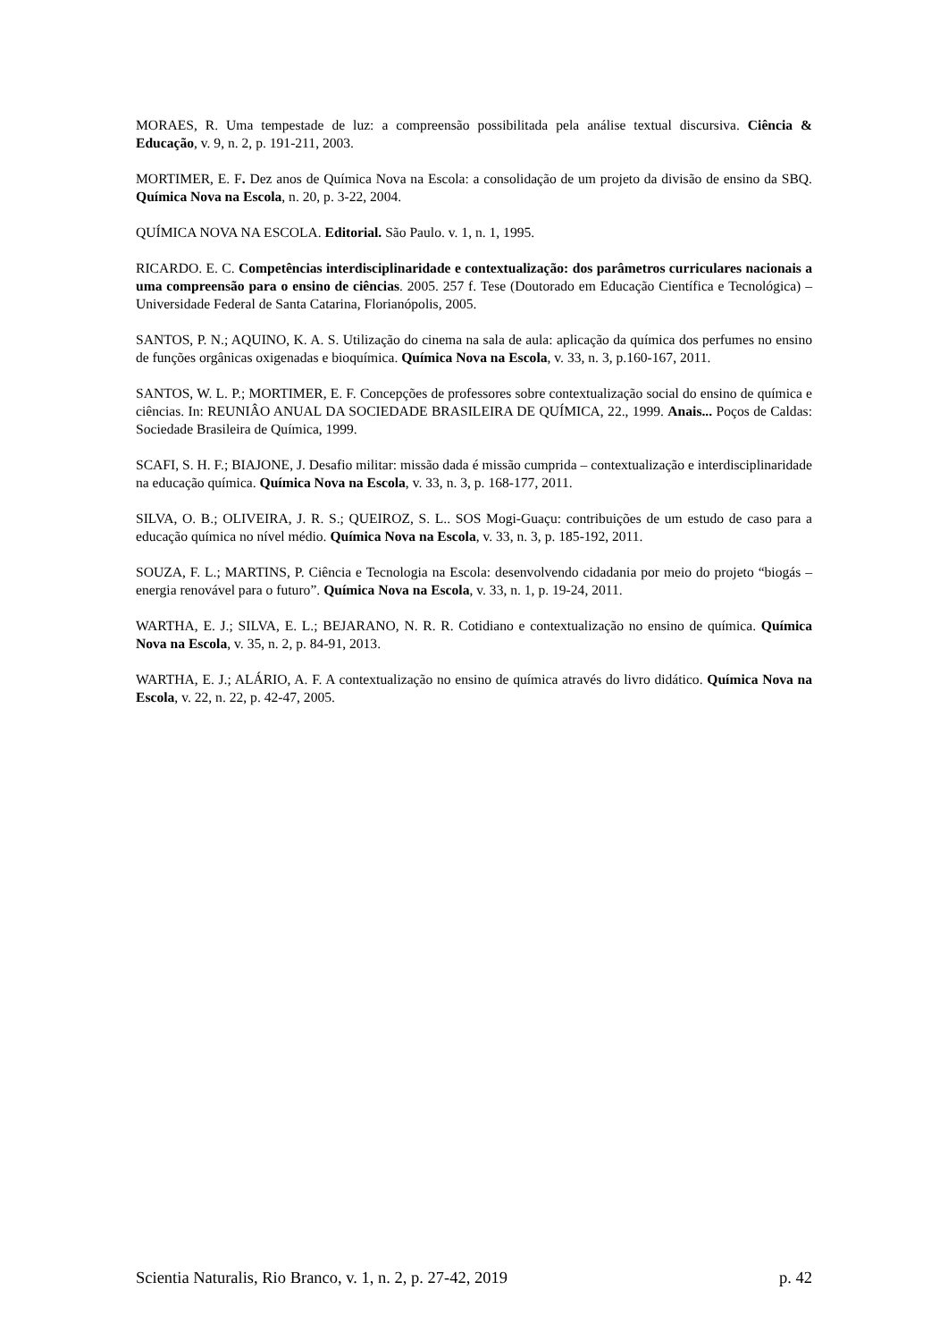MORAES, R. Uma tempestade de luz: a compreensão possibilitada pela análise textual discursiva. Ciência & Educação, v. 9, n. 2, p. 191-211, 2003.
MORTIMER, E. F. Dez anos de Química Nova na Escola: a consolidação de um projeto da divisão de ensino da SBQ. Química Nova na Escola, n. 20, p. 3-22, 2004.
QUÍMICA NOVA NA ESCOLA. Editorial. São Paulo. v. 1, n. 1, 1995.
RICARDO. E. C. Competências interdisciplinaridade e contextualização: dos parâmetros curriculares nacionais a uma compreensão para o ensino de ciências. 2005. 257 f. Tese (Doutorado em Educação Científica e Tecnológica) – Universidade Federal de Santa Catarina, Florianópolis, 2005.
SANTOS, P. N.; AQUINO, K. A. S. Utilização do cinema na sala de aula: aplicação da química dos perfumes no ensino de funções orgânicas oxigenadas e bioquímica. Química Nova na Escola, v. 33, n. 3, p.160-167, 2011.
SANTOS, W. L. P.; MORTIMER, E. F. Concepções de professores sobre contextualização social do ensino de química e ciências. In: REUNIÂO ANUAL DA SOCIEDADE BRASILEIRA DE QUÍMICA, 22., 1999. Anais... Poços de Caldas: Sociedade Brasileira de Química, 1999.
SCAFI, S. H. F.; BIAJONE, J. Desafio militar: missão dada é missão cumprida – contextualização e interdisciplinaridade na educação química. Química Nova na Escola, v. 33, n. 3, p. 168-177, 2011.
SILVA, O. B.; OLIVEIRA, J. R. S.; QUEIROZ, S. L.. SOS Mogi-Guaçu: contribuições de um estudo de caso para a educação química no nível médio. Química Nova na Escola, v. 33, n. 3, p. 185-192, 2011.
SOUZA, F. L.; MARTINS, P. Ciência e Tecnologia na Escola: desenvolvendo cidadania por meio do projeto “biogás – energia renovável para o futuro”. Química Nova na Escola, v. 33, n. 1, p. 19-24, 2011.
WARTHA, E. J.; SILVA, E. L.; BEJARANO, N. R. R. Cotidiano e contextualização no ensino de química. Química Nova na Escola, v. 35, n. 2, p. 84-91, 2013.
WARTHA, E. J.; ALÁRIO, A. F. A contextualização no ensino de química através do livro didático. Química Nova na Escola, v. 22, n. 22, p. 42-47, 2005.
Scientia Naturalis, Rio Branco, v. 1, n. 2, p. 27-42, 2019 p. 42